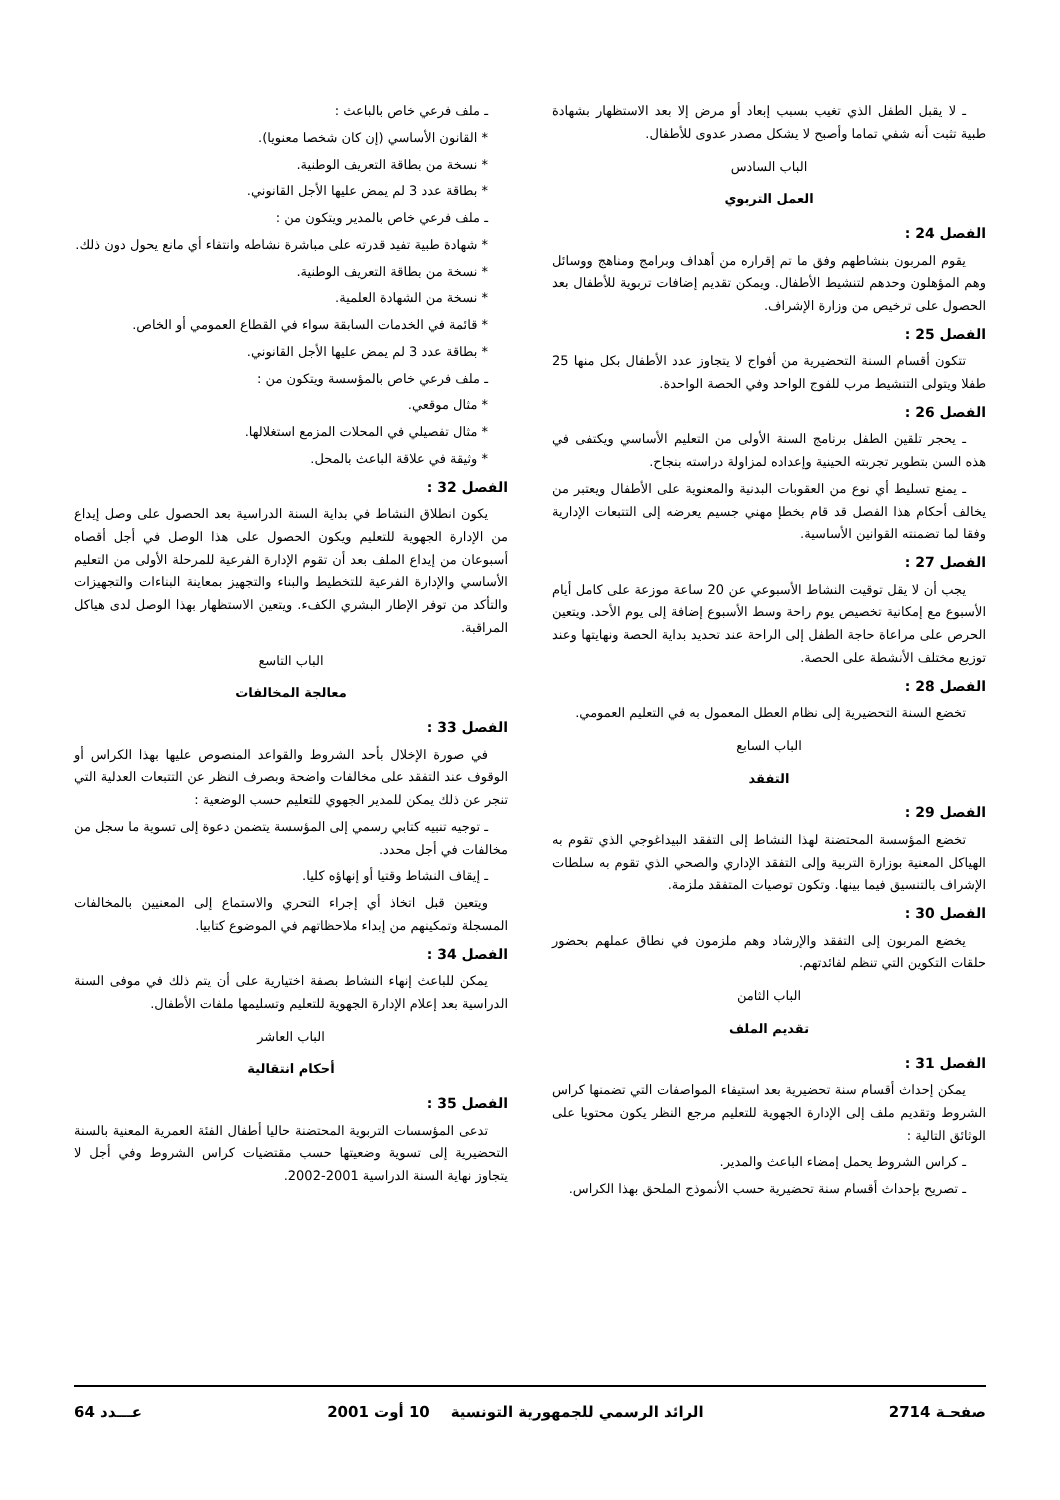ـ لا يقبل الطفل الذي تغيب بسبب إبعاد أو مرض إلا بعد الاستظهار بشهادة طبية تثبت أنه شفي تماما وأصبح لا يشكل مصدر عدوى للأطفال.
الباب السادس
العمل التربوي
الفصل 24 :
يقوم المربون بنشاطهم وفق ما تم إقراره من أهداف وبرامج ومناهج ووسائل وهم المؤهلون وحدهم لتنشيط الأطفال. ويمكن تقديم إضافات تربوية للأطفال بعد الحصول على ترخيص من وزارة الإشراف.
الفصل 25 :
تتكون أقسام السنة التحضيرية من أفواج لا يتجاوز عدد الأطفال بكل منها 25 طفلا ويتولى التنشيط مرب للفوج الواحد وفي الحصة الواحدة.
الفصل 26 :
ـ يحجر تلقين الطفل برنامج السنة الأولى من التعليم الأساسي ويكتفى في هذه السن بتطوير تجربته الحينية وإعداده لمزاولة دراسته بنجاح.
ـ يمنع تسليط أي نوع من العقوبات البدنية والمعنوية على الأطفال ويعتبر من يخالف أحكام هذا الفصل قد قام بخطإ مهني جسيم يعرضه إلى التتبعات الإدارية وفقا لما تضمنته القوانين الأساسية.
الفصل 27 :
يجب أن لا يقل توقيت النشاط الأسبوعي عن 20 ساعة موزعة على كامل أيام الأسبوع مع إمكانية تخصيص يوم راحة وسط الأسبوع إضافة إلى يوم الأحد. ويتعين الحرص على مراعاة حاجة الطفل إلى الراحة عند تحديد بداية الحصة ونهايتها وعند توزيع مختلف الأنشطة على الحصة.
الفصل 28 :
تخضع السنة التحضيرية إلى نظام العطل المعمول به في التعليم العمومي.
الباب السابع
التفقد
الفصل 29 :
تخضع المؤسسة المحتضنة لهذا النشاط إلى التفقد البيداغوجي الذي تقوم به الهياكل المعنية بوزارة التربية وإلى التفقد الإداري والصحي الذي تقوم به سلطات الإشراف بالتنسيق فيما بينها. وتكون توصيات المتفقد ملزمة.
الفصل 30 :
يخضع المربون إلى التفقد والإرشاد وهم ملزمون في نطاق عملهم بحضور حلقات التكوين التي تنظم لفائدتهم.
الباب الثامن
تقديم الملف
الفصل 31 :
يمكن إحداث أقسام سنة تحضيرية بعد استيفاء المواصفات التي تضمنها كراس الشروط وتقديم ملف إلى الإدارة الجهوية للتعليم مرجع النظر يكون محتويا على الوثائق التالية :
ـ كراس الشروط يحمل إمضاء الباعث والمدير.
ـ تصريح بإحداث أقسام سنة تحضيرية حسب الأنموذج الملحق بهذا الكراس.
ـ ملف فرعي خاص بالباعث :
* القانون الأساسي (إن كان شخصا معنويا).
* نسخة من بطاقة التعريف الوطنية.
* بطاقة عدد 3 لم يمض عليها الأجل القانوني.
ـ ملف فرعي خاص بالمدير ويتكون من :
* شهادة طبية تفيد قدرته على مباشرة نشاطه وانتفاء أي مانع يحول دون ذلك.
* نسخة من بطاقة التعريف الوطنية.
* نسخة من الشهادة العلمية.
* قائمة في الخدمات السابقة سواء في القطاع العمومي أو الخاص.
* بطاقة عدد 3 لم يمض عليها الأجل القانوني.
ـ ملف فرعي خاص بالمؤسسة ويتكون من :
* مثال موقعي.
* مثال تفصيلي في المحلات المزمع استغلالها.
* وثيقة في علاقة الباعث بالمحل.
الفصل 32 :
يكون انطلاق النشاط في بداية السنة الدراسية بعد الحصول على وصل إيداع من الإدارة الجهوية للتعليم ويكون الحصول على هذا الوصل في أجل أقصاه أسبوعان من إيداع الملف بعد أن تقوم الإدارة الفرعية للمرحلة الأولى من التعليم الأساسي والإدارة الفرعية للتخطيط والبناء والتجهيز بمعاينة البناءات والتجهيزات والتأكد من توفر الإطار البشري الكفء. ويتعين الاستظهار بهذا الوصل لدى هياكل المراقبة.
الباب التاسع
معالجة المخالفات
الفصل 33 :
في صورة الإخلال بأحد الشروط والقواعد المنصوص عليها بهذا الكراس أو الوقوف عند التفقد على مخالفات واضحة وبصرف النظر عن التتبعات العدلية التي تنجر عن ذلك يمكن للمدير الجهوي للتعليم حسب الوضعية :
ـ توجيه تنبيه كتابي رسمي إلى المؤسسة يتضمن دعوة إلى تسوية ما سجل من مخالفات في أجل محدد.
ـ إيقاف النشاط وقتيا أو إنهاؤه كليا.
ويتعين قبل اتخاذ أي إجراء التحري والاستماع إلى المعنيين بالمخالفات المسجلة وتمكينهم من إبداء ملاحظاتهم في الموضوع كتابيا.
الفصل 34 :
يمكن للباعث إنهاء النشاط بصفة اختيارية على أن يتم ذلك في موفى السنة الدراسية بعد إعلام الإدارة الجهوية للتعليم وتسليمها ملفات الأطفال.
الباب العاشر
أحكام انتقالية
الفصل 35 :
تدعى المؤسسات التربوية المحتضنة حاليا أطفال الفئة العمرية المعنية بالسنة التحضيرية إلى تسوية وضعيتها حسب مقتضيات كراس الشروط وفي أجل لا يتجاوز نهاية السنة الدراسية 2001-2002.
صفحـة 2714 الرائد الرسمي للجمهورية التونسية 10 أوت 2001 عـــدد 64